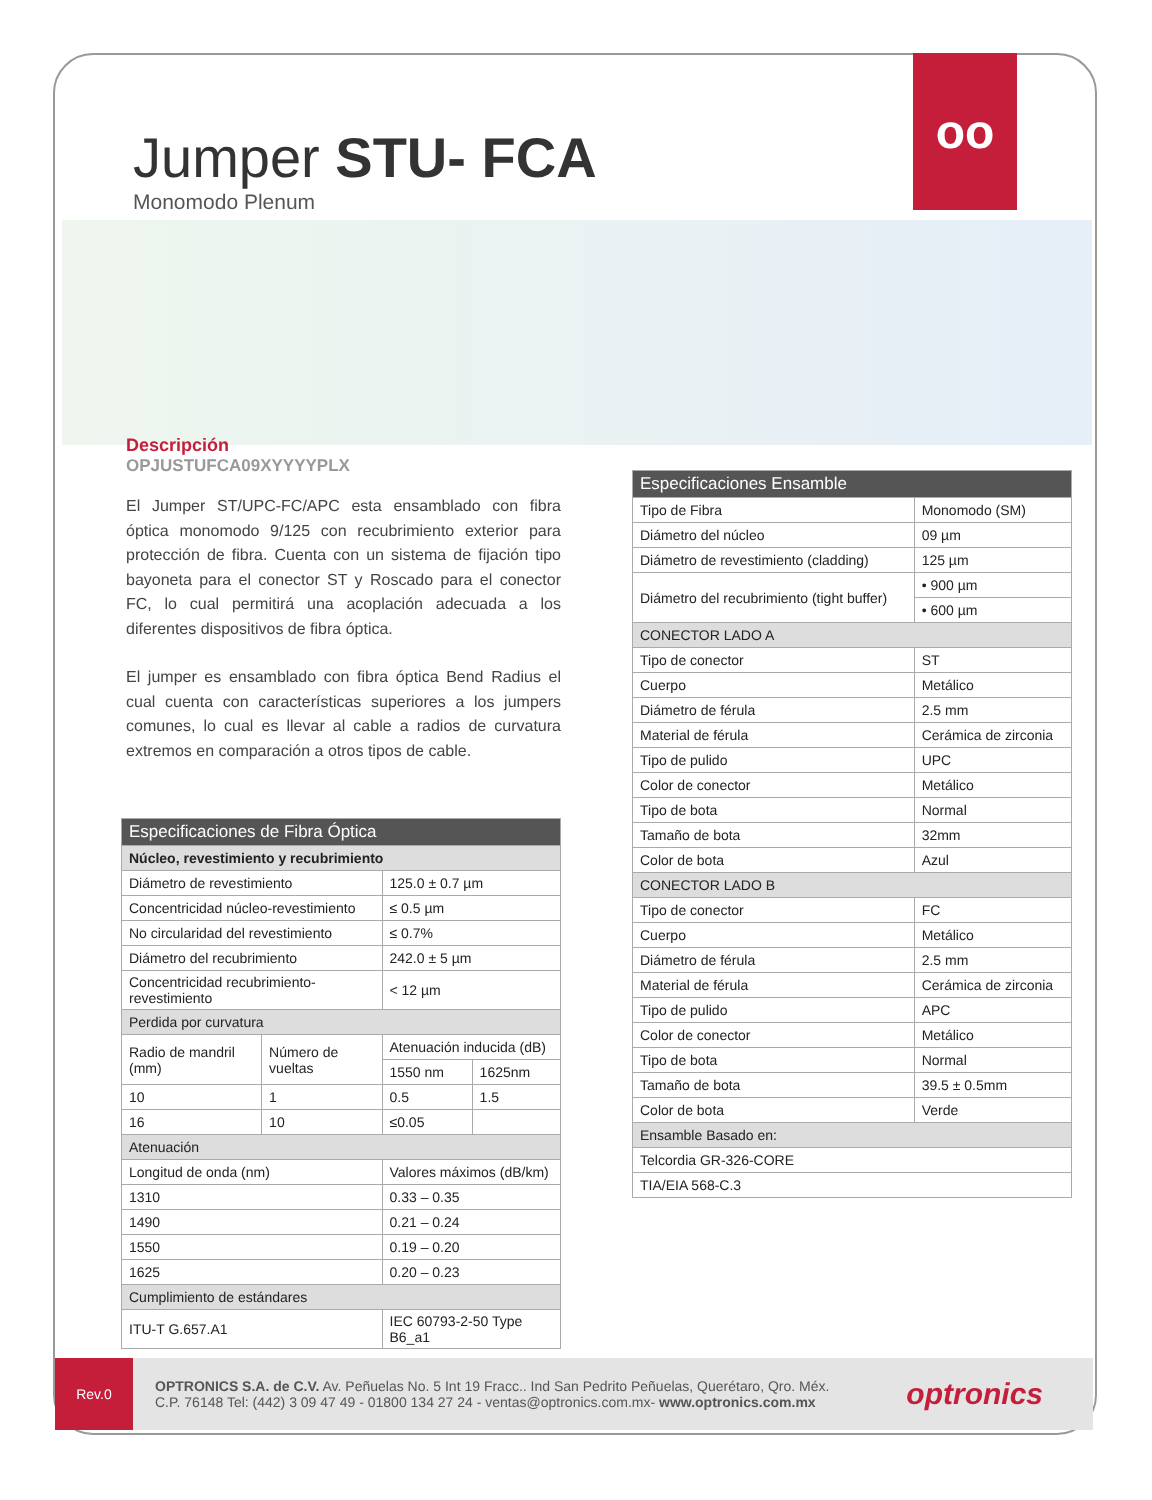oo
Jumper STU- FCA
Monomodo Plenum
Descripción
OPJUSTUFCA09XYYYYPLX
El Jumper ST/UPC-FC/APC esta ensamblado con fibra óptica monomodo 9/125 con recubrimiento exterior para protección de fibra. Cuenta con un sistema de fijación tipo bayoneta para el conector ST y Roscado para el conector FC, lo cual permitirá una acoplación adecuada a los diferentes dispositivos de fibra óptica.
El jumper es ensamblado con fibra óptica Bend Radius el cual cuenta con características superiores a los jumpers comunes, lo cual es llevar al cable a radios de curvatura extremos en comparación a otros tipos de cable.
| Especificaciones de Fibra Óptica | | | |
| --- | --- | --- | --- |
| Núcleo, revestimiento y recubrimiento | | | |
| Diámetro de revestimiento | | 125.0 ± 0.7 µm | |
| Concentricidad núcleo-revestimiento | | ≤ 0.5 µm | |
| No circularidad del revestimiento | | ≤ 0.7% | |
| Diámetro del recubrimiento | | 242.0 ± 5 µm | |
| Concentricidad recubrimiento-revestimiento | | < 12 µm | |
| Perdida por curvatura | | | |
| Radio de mandril (mm) | Número de vueltas | Atenuación inducida (dB) | |
| | | 1550 nm | 1625nm |
| 10 | 1 | 0.5 | 1.5 |
| 16 | 10 | ≤0.05 | |
| Atenuación | | | |
| Longitud de onda (nm) | | Valores máximos (dB/km) | |
| 1310 | | 0.33 – 0.35 | |
| 1490 | | 0.21 – 0.24 | |
| 1550 | | 0.19 – 0.20 | |
| 1625 | | 0.20 – 0.23 | |
| Cumplimiento de estándares | | | |
| ITU-T G.657.A1 | | IEC 60793-2-50 Type B6_a1 | |
| Especificaciones Ensamble | |
| --- | --- |
| Tipo de Fibra | Monomodo (SM) |
| Diámetro del núcleo | 09 µm |
| Diámetro de revestimiento (cladding) | 125 µm |
| Diámetro del recubrimiento (tight buffer) | • 900 µm |
| | • 600 µm |
| CONECTOR LADO A | |
| Tipo de conector | ST |
| Cuerpo | Metálico |
| Diámetro de férula | 2.5 mm |
| Material de férula | Cerámica de zirconia |
| Tipo de pulido | UPC |
| Color de conector | Metálico |
| Tipo de bota | Normal |
| Tamaño de bota | 32mm |
| Color de bota | Azul |
| CONECTOR LADO B | |
| Tipo de conector | FC |
| Cuerpo | Metálico |
| Diámetro de férula | 2.5 mm |
| Material de férula | Cerámica de zirconia |
| Tipo de pulido | APC |
| Color de conector | Metálico |
| Tipo de bota | Normal |
| Tamaño de bota | 39.5 ± 0.5mm |
| Color de bota | Verde |
| Ensamble Basado en: | |
| Telcordia GR-326-CORE | |
| TIA/EIA 568-C.3 | |
Rev.0
OPTRONICS S.A. de C.V. Av. Peñuelas No. 5 Int 19 Fracc.. Ind San Pedrito Peñuelas, Querétaro, Qro. Méx.
C.P. 76148 Tel: (442) 3 09 47 49 - 01800 134 27 24 - ventas@optronics.com.mx- www.optronics.com.mx
optronics